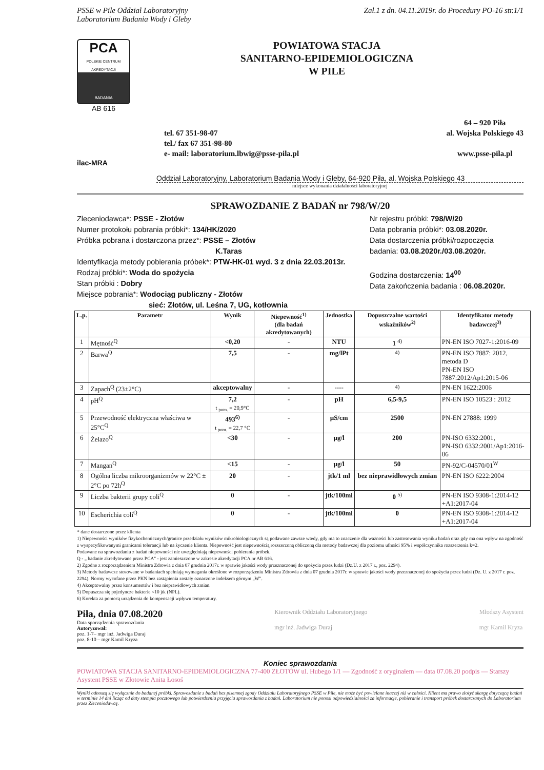PSSE w Pile Oddział Laboratoryjny Zał.1 z dn. 04.11.2019r. do Procedury PO-16 str.1/1
Laboratorium Badania Wody i Gleby
PCA
POLSKIE CENTRUM AKREDYTACJI
BADANIA
AB 616
POWIATOWA STACJA
SANITARNO-EPIDEMIOLOGICZNA
W PILE
tel. 67 351-98-07
tel./ fax 67 351-98-80
e- mail: laboratorium.lbwig@psse-pila.pl
64 – 920 Piła
al. Wojska Polskiego 43
www.psse-pila.pl
ilac-MRA
Oddział Laboratoryjny, Laboratorium Badania Wody i Gleby, 64-920 Piła, al. Wojska Polskiego 43
miejsce wykonania działalności laboratoryjnej
SPRAWOZDANIE Z BADAŃ nr 798/W/20
Zleceniodawca*: PSSE - Złotów
Numer protokołu pobrania próbki*: 134/HK/2020
Próbka pobrana i dostarczona przez*: PSSE – Złotów
K.Taras
Identyfikacja metody pobierania próbek*: PTW-HK-01 wyd. 3 z dnia 22.03.2013r.
Rodzaj próbki*: Woda do spożycia
Stan próbki : Dobry
Miejsce pobrania*: Wodociąg publiczny - Złotów
sieć: Złotów, ul. Leśna 7, UG, kotłownia
Nr rejestru próbki: 798/W/20
Data pobrania próbki*: 03.08.2020r.
Data dostarczenia próbki/rozpoczęcia badania: 03.08.2020r./03.08.2020r.
Godzina dostarczenia: 14<sup>00</sup>
Data zakończenia badania : 06.08.2020r.
| L.p. | Parametr | Wynik | Niepewność<sup>1)</sup> (dla badań akredytowanych) | Jednostka | Dopuszczalne wartości wskaźników<sup>2)</sup> | Identyfikator metody badawczej<sup>3)</sup> |
| --- | --- | --- | --- | --- | --- | --- |
| 1 | Mętność<sup>Q</sup> | <0,20 | - | NTU | 1 <sup>4)</sup> | PN-EN ISO 7027-1:2016-09 |
| 2 | Barwa<sup>Q</sup> | 7,5 | - | mg/lPt | <sup>4)</sup> | PN-EN ISO 7887: 2012, metoda D PN-EN ISO 7887:2012/Ap1:2015-06 |
| 3 | Zapach<sup>Q</sup> (23±2°C) | akceptowalny | - | ---- | <sup>4)</sup> | PN-EN 1622:2006 |
| 4 | pH<sup>Q</sup> | 7,2 t <sub>pom.</sub> = 20,9°C | - | pH | 6,5-9,5 | PN-EN ISO 10523 : 2012 |
| 5 | Przewodność elektryczna właściwa w 25°C<sup>Q</sup> | 493<sup>6)</sup> t <sub>pom.</sub> = 22,7 °C | - | µS/cm | 2500 | PN-EN 27888: 1999 |
| 6 | Żelazo<sup>Q</sup> | <30 | - | µg/l | 200 | PN-ISO 6332:2001, PN-ISO 6332:2001/Ap1:2016-06 |
| 7 | Mangan<sup>Q</sup> | <15 | - | µg/l | 50 | PN-92/C-04570/01<sup>W</sup> |
| 8 | Ogólna liczba mikroorganizmów w 22°C ± 2°C po 72h<sup>Q</sup> | 20 | - | jtk/1 ml | bez nieprawidłowych zmian | PN-EN ISO 6222:2004 |
| 9 | Liczba bakterii grupy coli<sup>Q</sup> | 0 | - | jtk/100ml | 0 <sup>5)</sup> | PN-EN ISO 9308-1:2014-12 +A1:2017-04 |
| 10 | Escherichia coli<sup>Q</sup> | 0 | - | jtk/100ml | 0 | PN-EN ISO 9308-1:2014-12 +A1:2017-04 |
* dane dostarczone przez klienta
1) Niepewności wyników fizykochemicznych/granice przedziału wyników mikrobiologicznych są podawane zawsze wtedy, gdy ma to znaczenie dla ważności lub zastosowania wyniku badań oraz gdy ma ona wpływ na zgodność z wyspecyfikowanymi granicami tolerancji lub na życzenie klienta. Niepewność jest niepewnością rozszerzoną obliczoną dla metody badawczej dla poziomu ufności 95% i współczynnika rozszerzenia k=2.
Podawane na sprawozdaniu z badań niepewności nie uwzględniają niepewności pobierania próbek.
Q - „ badanie akredytowane przez PCA" - jest zamieszczone w zakresie akredytacji PCA nr AB 616.
2) Zgodne z rozporządzeniem Ministra Zdrowia z dnia 07 grudnia 2017r. w sprawie jakości wody przeznaczonej do spożycia przez ludzi (Dz.U. z 2017 r., poz. 2294).
3) Metody badawcze stosowane w badaniach spełniają wymagania określone w rozporządzeniu Ministra Zdrowia z dnia 07 grudnia 2017r. w sprawie jakości wody przeznaczonej do spożycia przez ludzi (Dz. U. z 2017 r. poz. 2294). Normy wycofane przez PKN bez zastąpienia zostały oznaczone indeksem górnym „W".
4) Akceptowalny przez konsumentów i bez nieprawidłowych zmian.
5) Dopuszcza się pojedyncze bakterie <10 jtk (NPL).
6) Korekta za pomocą urządzenia do kompensacji wpływu temperatury.
Piła, dnia 07.08.2020
Data sporządzenia sprawozdania
Autoryzował:
poz. 1-7– mgr inż. Jadwiga Duraj
poz. 8-10 – mgr Kamil Kryza
Kierownik Oddziału Laboratoryjnego
mgr inż. Jadwiga Duraj
Młodszy Asystent
mgr Kamil Kryza
Koniec sprawozdania
POWIATOWA STACJA SANITARNO-EPIDEMIOLOGICZNA 77-400 ZŁOTÓW ul. Hubego 1/1 — Zgodność z oryginałem — data 07.08.20 podpis — Starszy Asystent PSSE w Złotowie Anita Łosoś
Wyniki odnoszą się wyłącznie do badanej próbki. Sprawozdanie z badań bez pisemnej zgody Oddziału Laboratoryjnego PSSE w Pile, nie może być powielane inaczej niż w całości. Klient ma prawo złożyć skargę dotyczącą badań w terminie 14 dni licząc od daty stempla pocztowego lub potwierdzenia przyjęcia sprawozdania z badań. Laboratorium nie ponosi odpowiedzialności za informacje, pobieranie i transport próbek dostarczanych do Laboratorium przez Zleceniodawcę.